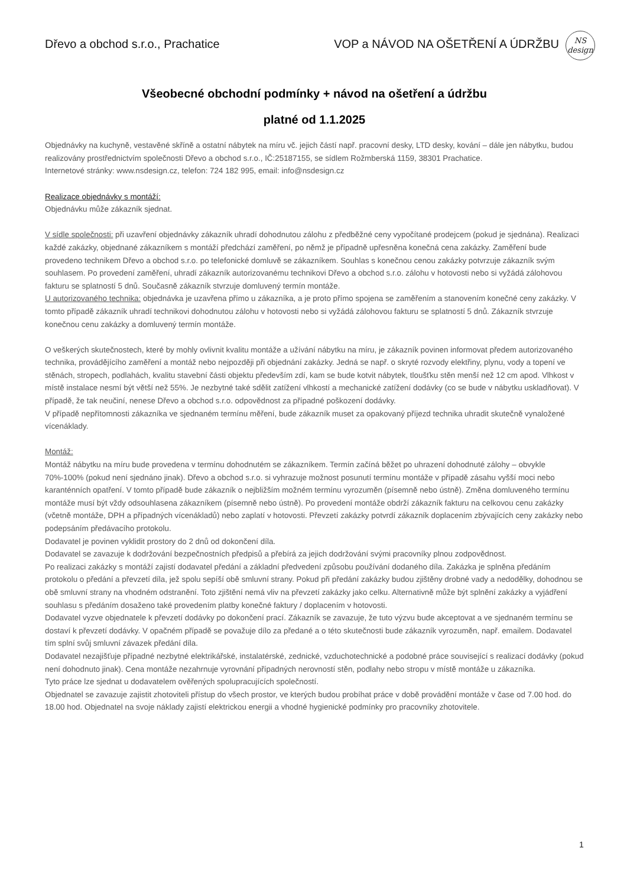Dřevo a obchod s.r.o., Prachatice VOP a NÁVOD NA OŠETŘENÍ A ÚDRŽBU
NS
design
Všeobecné obchodní podmínky + návod na ošetření a údržbu
platné od 1.1.2025
Objednávky na kuchyně, vestavěné skříně a ostatní nábytek na míru vč. jejich částí např. pracovní desky, LTD desky, kování – dále jen nábytku, budou realizovány prostřednictvím společnosti Dřevo a obchod s.r.o., IČ:25187155, se sídlem Rožmberská 1159, 38301 Prachatice.
Internetové stránky: www.nsdesign.cz, telefon: 724 182 995, email: info@nsdesign.cz
Realizace objednávky s montáží:
Objednávku může zákazník sjednat.
V sídle společnosti: při uzavření objednávky zákazník uhradí dohodnutou zálohu z předběžné ceny vypočítané prodejcem (pokud je sjednána). Realizaci každé zakázky, objednané zákazníkem s montáží předchází zaměření, po němž je případně upřesněna konečná cena zakázky. Zaměření bude provedeno technikem Dřevo a obchod s.r.o. po telefonické domluvě se zákazníkem. Souhlas s konečnou cenou zakázky potvrzuje zákazník svým souhlasem. Po provedení zaměření, uhradí zákazník autorizovanému technikovi Dřevo a obchod s.r.o. zálohu v hotovosti nebo si vyžádá zálohovou fakturu se splatností 5 dnů. Současně zákazník stvrzuje domluvený termín montáže.
U autorizovaného technika: objednávka je uzavřena přímo u zákazníka, a je proto přímo spojena se zaměřením a stanovením konečné ceny zakázky. V tomto případě zákazník uhradí technikovi dohodnutou zálohu v hotovosti nebo si vyžádá zálohovou fakturu se splatností 5 dnů. Zákazník stvrzuje konečnou cenu zakázky a domluvený termín montáže.
O veškerých skutečnostech, které by mohly ovlivnit kvalitu montáže a užívání nábytku na míru, je zákazník povinen informovat předem autorizovaného technika, provádějícího zaměření a montáž nebo nejpozději při objednání zakázky. Jedná se např. o skryté rozvody elektřiny, plynu, vody a topení ve stěnách, stropech, podlahách, kvalitu stavební části objektu především zdí, kam se bude kotvit nábytek, tloušťku stěn menší než 12 cm apod. Vlhkost v místě instalace nesmí být větší než 55%. Je nezbytné také sdělit zatížení vlhkostí a mechanické zatížení dodávky (co se bude v nábytku uskladňovat). V případě, že tak neučiní, nenese Dřevo a obchod s.r.o. odpovědnost za případné poškození dodávky.
V případě nepřítomnosti zákazníka ve sjednaném termínu měření, bude zákazník muset za opakovaný příjezd technika uhradit skutečně vynaložené vícenáklady.
Montáž:
Montáž nábytku na míru bude provedena v termínu dohodnutém se zákazníkem. Termín začíná běžet po uhrazení dohodnuté zálohy – obvykle 70%-100% (pokud není sjednáno jinak). Dřevo a obchod s.r.o. si vyhrazuje možnost posunutí termínu montáže v případě zásahu vyšší moci nebo karanténních opatření. V tomto případě bude zákazník o nejbližším možném termínu vyrozuměn (písemně nebo ústně). Změna domluveného termínu montáže musí být vždy odsouhlasena zákazníkem (písemně nebo ústně). Po provedení montáže obdrží zákazník fakturu na celkovou cenu zakázky (včetně montáže, DPH a případných vícenákladů) nebo zaplatí v hotovosti. Převzetí zakázky potvrdí zákazník doplacením zbývajících ceny zakázky nebo podepsáním předávacího protokolu.
Dodavatel je povinen vyklidit prostory do 2 dnů od dokončení díla.
Dodavatel se zavazuje k dodržování bezpečnostních předpisů a přebírá za jejich dodržování svými pracovníky plnou zodpovědnost.
Po realizaci zakázky s montáží zajistí dodavatel předání a základní předvedení způsobu používání dodaného díla. Zakázka je splněna předáním protokolu o předání a převzetí díla, jež spolu sepíší obě smluvní strany. Pokud při předání zakázky budou zjištěny drobné vady a nedodělky, dohodnou se obě smluvní strany na vhodném odstranění. Toto zjištění nemá vliv na převzetí zakázky jako celku. Alternativně může být splnění zakázky a vyjádření souhlasu s předáním dosaženo také provedením platby konečné faktury / doplacením v hotovosti.
Dodavatel vyzve objednatele k převzetí dodávky po dokončení prací. Zákazník se zavazuje, že tuto výzvu bude akceptovat a ve sjednaném termínu se dostaví k převzetí dodávky. V opačném případě se považuje dílo za předané a o této skutečnosti bude zákazník vyrozuměn, např. emailem. Dodavatel tím splní svůj smluvní závazek předání díla.
Dodavatel nezajišťuje případné nezbytné elektrikářské, instalatérské, zednické, vzduchotechnické a podobné práce související s realizací dodávky (pokud není dohodnuto jinak). Cena montáže nezahrnuje vyrovnání případných nerovností stěn, podlahy nebo stropu v místě montáže u zákazníka.
Tyto práce lze sjednat u dodavatelem ověřených spolupracujících společností.
Objednatel se zavazuje zajistit zhotoviteli přístup do všech prostor, ve kterých budou probíhat práce v době provádění montáže v čase od 7.00 hod. do 18.00 hod. Objednatel na svoje náklady zajistí elektrickou energii a vhodné hygienické podmínky pro pracovníky zhotovitele.
1